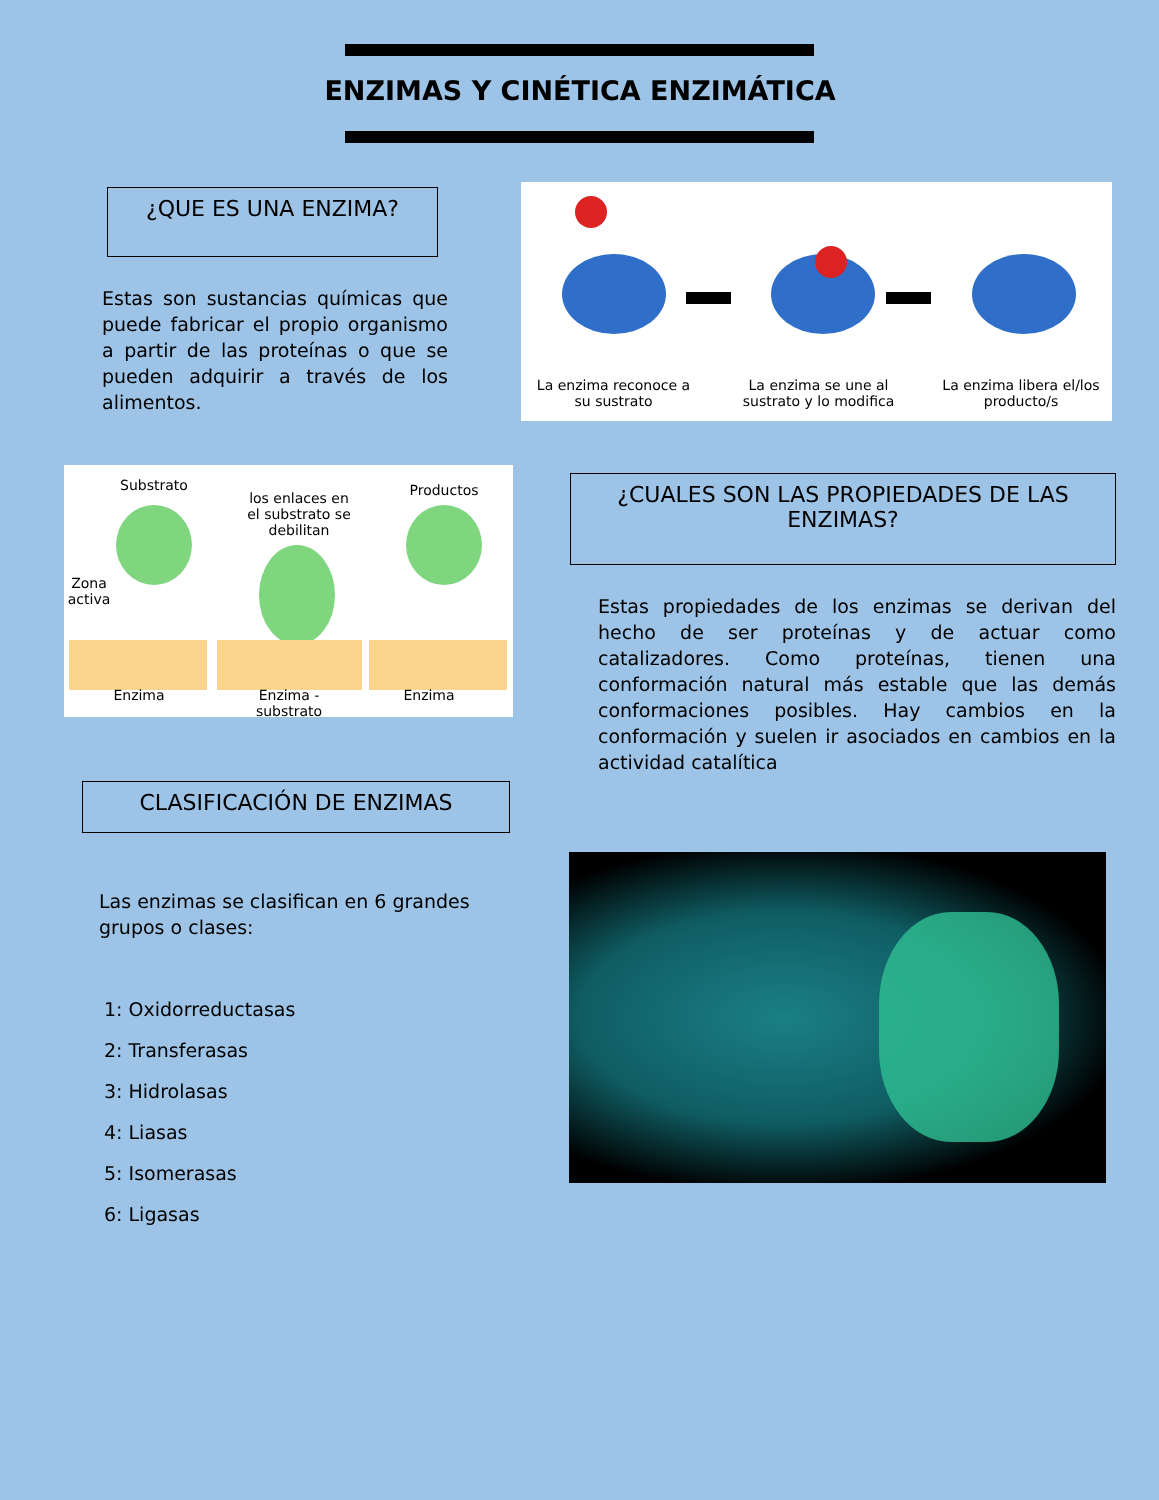ENZIMAS Y CINÉTICA ENZIMÁTICA
¿QUE ES UNA ENZIMA?
Estas son sustancias químicas que puede fabricar el propio organismo a partir de las proteínas o que se pueden adquirir a través de los alimentos.
La enzima reconoce a su sustrato
La enzima se une al sustrato y lo modifica
La enzima libera el/los producto/s
Substrato
los enlaces en el substrato se debilitan
Productos
Zona activa
Enzima
Enzima - substrato
Enzima
¿CUALES SON LAS PROPIEDADES DE LAS ENZIMAS?
Estas propiedades de los enzimas se derivan del hecho de ser proteínas y de actuar como catalizadores. Como proteínas, tienen una conformación natural más estable que las demás conformaciones posibles. Hay cambios en la conformación y suelen ir asociados en cambios en la actividad catalítica
CLASIFICACIÓN DE ENZIMAS
Las enzimas se clasifican en 6 grandes grupos o clases:
1: Oxidorreductasas
2: Transferasas
3: Hidrolasas
4: Liasas
5: Isomerasas
6: Ligasas